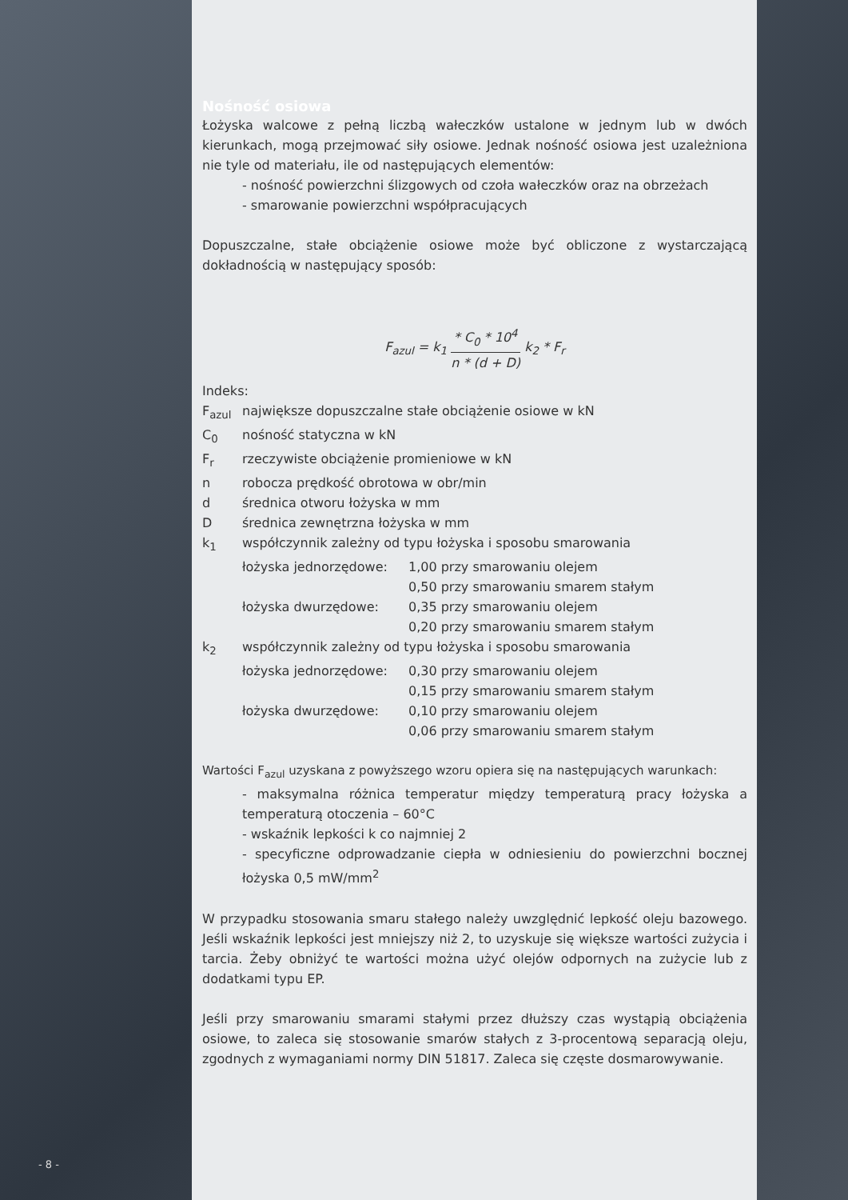Nośność osiowa
Łożyska walcowe z pełną liczbą wałeczków ustalone w jednym lub w dwóch kierunkach, mogą przejmować siły osiowe. Jednak nośność osiowa jest uzależniona nie tyle od materiału, ile od następujących elementów:
- nośność powierzchni ślizgowych od czoła wałeczków oraz na obrzeżach
- smarowanie powierzchni współpracujących
Dopuszczalne, stałe obciążenie osiowe może być obliczone z wystarczającą dokładnością w następujący sposób:
F<sub>azul</sub> = k<sub>1</sub> * C<sub>0</sub> * 10<sup>4</sup> n * (d + D) k<sub>2</sub> * F<sub>r</sub>
Indeks:
| F<sub>azul</sub> | największe dopuszczalne stałe obciążenie osiowe w kN | |
| C<sub>0</sub> | nośność statyczna w kN | |
| F<sub>r</sub> | rzeczywiste obciążenie promieniowe w kN | |
| n | robocza prędkość obrotowa w obr/min | |
| d | średnica otworu łożyska w mm | |
| D | średnica zewnętrzna łożyska w mm | |
| k<sub>1</sub> | współczynnik zależny od typu łożyska i sposobu smarowania | |
| | łożyska jednorzędowe: | 1,00 przy smarowaniu olejem |
| | | 0,50 przy smarowaniu smarem stałym |
| | łożyska dwurzędowe: | 0,35 przy smarowaniu olejem |
| | | 0,20 przy smarowaniu smarem stałym |
| k<sub>2</sub> | współczynnik zależny od typu łożyska i sposobu smarowania | |
| | łożyska jednorzędowe: | 0,30 przy smarowaniu olejem |
| | | 0,15 przy smarowaniu smarem stałym |
| | łożyska dwurzędowe: | 0,10 przy smarowaniu olejem |
| | | 0,06 przy smarowaniu smarem stałym |
Wartości F<sub>azul</sub> uzyskana z powyższego wzoru opiera się na następujących warunkach:
- maksymalna różnica temperatur między temperaturą pracy łożyska a temperaturą otoczenia – 60°C
- wskaźnik lepkości k co najmniej 2
- specyficzne odprowadzanie ciepła w odniesieniu do powierzchni bocznej łożyska 0,5 mW/mm<sup>2</sup>
W przypadku stosowania smaru stałego należy uwzględnić lepkość oleju bazowego. Jeśli wskaźnik lepkości jest mniejszy niż 2, to uzyskuje się większe wartości zużycia i tarcia. Żeby obniżyć te wartości można użyć olejów odpornych na zużycie lub z dodatkami typu EP.
Jeśli przy smarowaniu smarami stałymi przez dłuższy czas wystąpią obciążenia osiowe, to zaleca się stosowanie smarów stałych z 3-procentową separacją oleju, zgodnych z wymaganiami normy DIN 51817. Zaleca się częste dosmarowywanie.
- 8 -